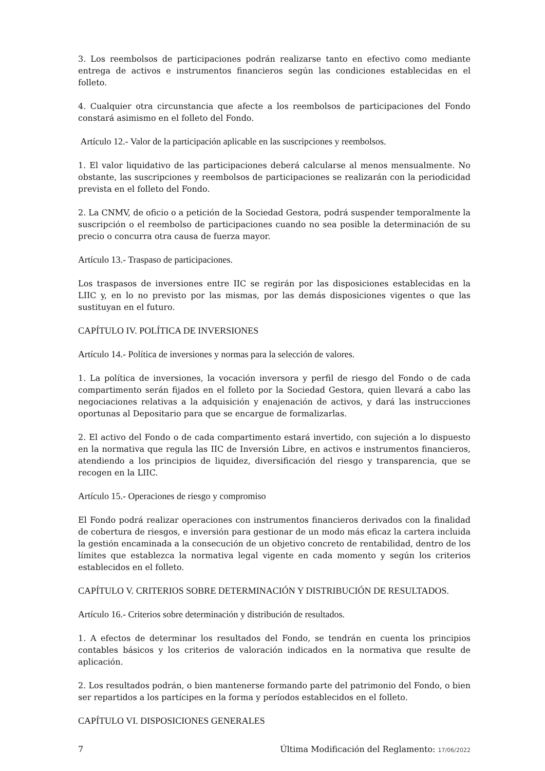3. Los reembolsos de participaciones podrán realizarse tanto en efectivo como mediante entrega de activos e instrumentos financieros según las condiciones establecidas en el folleto.
4. Cualquier otra circunstancia que afecte a los reembolsos de participaciones del Fondo constará asimismo en el folleto del Fondo.
Artículo 12.- Valor de la participación aplicable en las suscripciones y reembolsos.
1. El valor liquidativo de las participaciones deberá calcularse al menos mensualmente. No obstante, las suscripciones y reembolsos de participaciones se realizarán con la periodicidad prevista en el folleto del Fondo.
2. La CNMV, de oficio o a petición de la Sociedad Gestora, podrá suspender temporalmente la suscripción o el reembolso de participaciones cuando no sea posible la determinación de su precio o concurra otra causa de fuerza mayor.
Artículo 13.- Traspaso de participaciones.
Los traspasos de inversiones entre IIC se regirán por las disposiciones establecidas en la LIIC y, en lo no previsto por las mismas, por las demás disposiciones vigentes o que las sustituyan en el futuro.
CAPÍTULO IV. POLÍTICA DE INVERSIONES
Artículo 14.- Política de inversiones y normas para la selección de valores.
1. La política de inversiones, la vocación inversora y perfil de riesgo del Fondo o de cada compartimento serán fijados en el folleto por la Sociedad Gestora, quien llevará a cabo las negociaciones relativas a la adquisición y enajenación de activos, y dará las instrucciones oportunas al Depositario para que se encargue de formalizarlas.
2. El activo del Fondo o de cada compartimento estará invertido, con sujeción a lo dispuesto en la normativa que regula las IIC de Inversión Libre, en activos e instrumentos financieros, atendiendo a los principios de liquidez, diversificación del riesgo y transparencia, que se recogen en la LIIC.
Artículo 15.- Operaciones de riesgo y compromiso
El Fondo podrá realizar operaciones con instrumentos financieros derivados con la finalidad de cobertura de riesgos, e inversión para gestionar de un modo más eficaz la cartera incluida la gestión encaminada a la consecución de un objetivo concreto de rentabilidad, dentro de los límites que establezca la normativa legal vigente en cada momento y según los criterios establecidos en el folleto.
CAPÍTULO V. CRITERIOS SOBRE DETERMINACIÓN Y DISTRIBUCIÓN DE RESULTADOS.
Artículo 16.- Criterios sobre determinación y distribución de resultados.
1. A efectos de determinar los resultados del Fondo, se tendrán en cuenta los principios contables básicos y los criterios de valoración indicados en la normativa que resulte de aplicación.
2. Los resultados podrán, o bien mantenerse formando parte del patrimonio del Fondo, o bien ser repartidos a los partícipes en la forma y períodos establecidos en el folleto.
CAPÍTULO VI. DISPOSICIONES GENERALES
7 Última Modificación del Reglamento: 17/06/2022